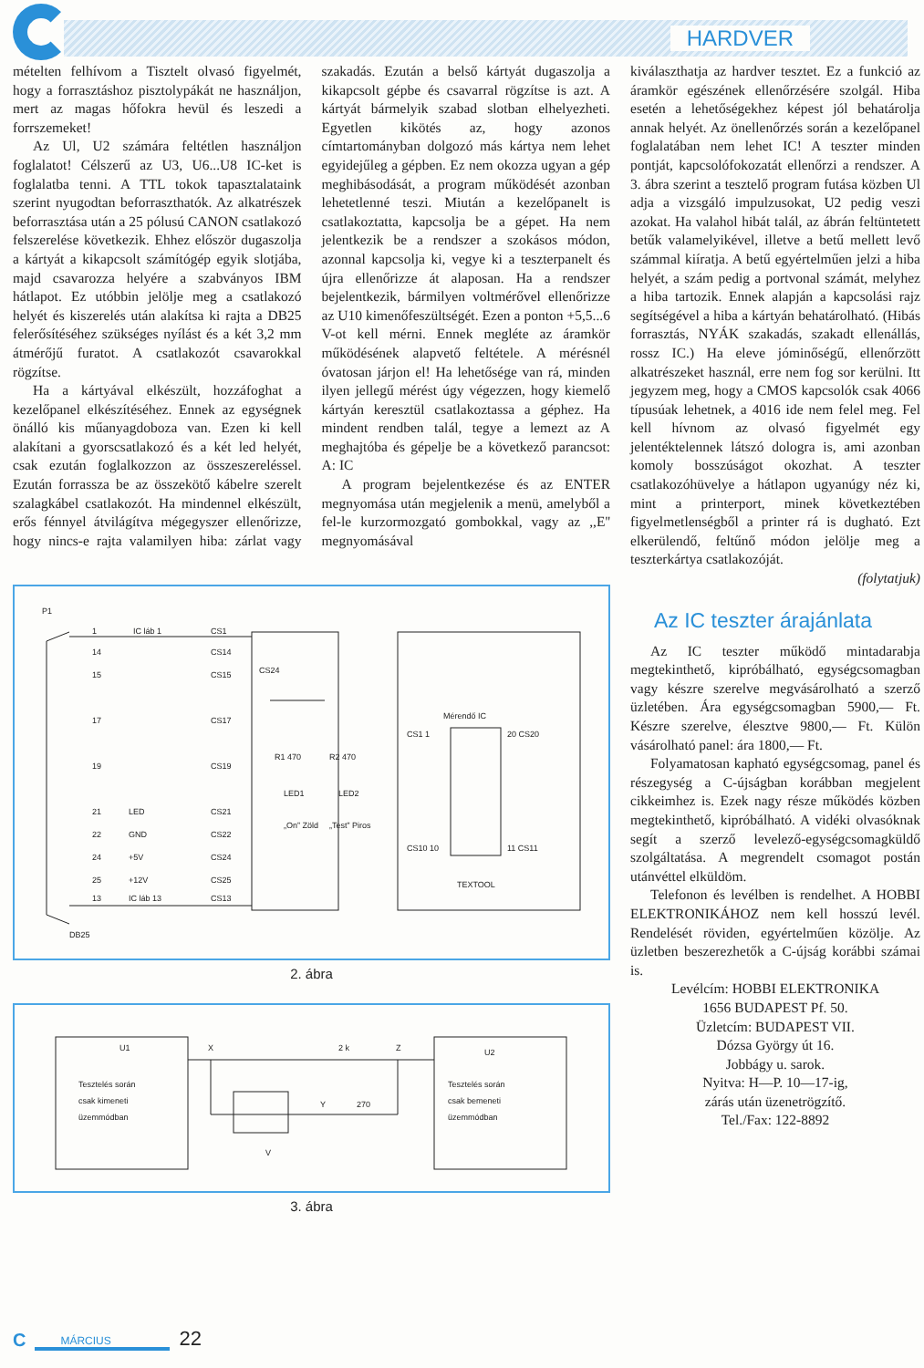HARDVER
mételten felhívom a Tisztelt olvasó figyelmét, hogy a forrasztáshoz pisztolypákát ne használjon, mert az magas hőfokra hevül és leszedi a forrszemeket!
Az Ul, U2 számára feltétlen használjon foglalatot! Célszerű az U3, U6...U8 IC-ket is foglalatba tenni. A TTL tokok tapasztalataink szerint nyugodtan beforraszthatók. Az alkatrészek beforrasztása után a 25 pólusú CANON csatlakozó felszerelése következik. Ehhez először dugaszolja a kártyát a kikapcsolt számítógép egyik slotjába, majd csavarozza helyére a szabványos IBM hátlapot. Ez utóbbin jelölje meg a csatlakozó helyét és kiszerelés után alakítsa ki rajta a DB25 felerősítéséhez szükséges nyílást és a két 3,2 mm átmérőjű furatot. A csatlakozót csavarokkal rögzítse.
Ha a kártyával elkészült, hozzáfoghat a kezelőpanel elkészítéséhez. Ennek az egységnek önálló kis műanyagdoboza van. Ezen ki kell alakítani a gyorscsatlakozó és a két led helyét, csak ezután foglalkozzon az összeszereléssel. Ezután forrassza be az összekötő kábelre szerelt szalagkábel csatlakozót. Ha mindennel elkészült, erős fénnyel átvilágítva mégegyszer ellenőrizze, hogy nincs-e rajta valamilyen hiba: zárlat vagy szakadás. Ezután a belső kártyát dugaszolja a kikapcsolt gépbe és csavarral rögzítse is azt. A kártyát bármelyik szabad slotban elhelyezheti. Egyetlen kikötés az, hogy azonos címtartományban dolgozó más kártya nem lehet egyidejűleg a gépben. Ez nem okozza ugyan a gép meghibásodását, a program működését azonban lehetetlenné teszi. Miután a kezelőpanelt is csatlakoztatta, kapcsolja be a gépet. Ha nem jelentkezik be a rendszer a szokásos módon, azonnal kapcsolja ki, vegye ki a teszterpanelt és újra ellenőrizze át alaposan. Ha a rendszer bejelentkezik, bármilyen voltmérővel ellenőrizze az U10 kimenőfeszültségét. Ezen a ponton +5,5...6 V-ot kell mérni. Ennek megléte az áramkör működésének alapvető feltétele. A mérésnél óvatosan járjon el! Ha lehetősége van rá, minden ilyen jellegű mérést úgy végezzen, hogy kiemelő kártyán keresztül csatlakoztassa a géphez. Ha mindent rendben talál, tegye a lemezt az A meghajtóba és gépelje be a következő parancsot: A: IC
A program bejelentkezése és az ENTER megnyomása után megjelenik a menü, amelyből a fel-le kurzormozgató gombokkal, vagy az ,,E'' megnyomásával
P1
1
IC láb 1
CS1
14
CS14
15
CS15
17
CS17
19
CS19
21
LED
CS21
22
GND
CS22
24
+5V
CS24
25
+12V
CS25
13
IC láb 13
CS13
DB25
CS24
R1 470
R2 470
LED1
LED2
„On” Zöld
„Test” Piros
Mérendő IC
CS1 1
20 CS20
CS10 10
11 CS11
TEXTOOL
2. ábra
U1
Tesztelés során
csak kimeneti
üzemmódban
X
2 k
Z
Y
270
V
U2
Tesztelés során
csak bemeneti
üzemmódban
3. ábra
kiválaszthatja az hardver tesztet. Ez a funkció az áramkör egészének ellenőrzésére szolgál. Hiba esetén a lehetőségekhez képest jól behatárolja annak helyét. Az önellenőrzés során a kezelőpanel foglalatában nem lehet IC! A teszter minden pontját, kapcsolófokozatát ellenőrzi a rendszer. A 3. ábra szerint a tesztelő program futása közben Ul adja a vizsgáló impulzusokat, U2 pedig veszi azokat. Ha valahol hibát talál, az ábrán feltüntetett betűk valamelyikével, illetve a betű mellett levő számmal kiíratja. A betű egyértelműen jelzi a hiba helyét, a szám pedig a portvonal számát, melyhez a hiba tartozik. Ennek alapján a kapcsolási rajz segítségével a hiba a kártyán behatárolható. (Hibás forrasztás, NYÁK szakadás, szakadt ellenállás, rossz IC.) Ha eleve jóminőségű, ellenőrzött alkatrészeket használ, erre nem fog sor kerülni. Itt jegyzem meg, hogy a CMOS kapcsolók csak 4066 típusúak lehetnek, a 4016 ide nem felel meg. Fel kell hívnom az olvasó figyelmét egy jelentéktelennek látszó dologra is, ami azonban komoly bosszúságot okozhat. A teszter csatlakozóhüvelye a hátlapon ugyanúgy néz ki, mint a printerport, minek következtében figyelmetlenségből a printer rá is dugható. Ezt elkerülendő, feltűnő módon jelölje meg a teszterkártya csatlakozóját.
(folytatjuk)
Az IC teszter árajánlata
Az IC teszter működő mintadarabja megtekinthető, kipróbálható, egységcsomagban vagy készre szerelve megvásárolható a szerző üzletében. Ára egységcsomagban 5900,— Ft. Készre szerelve, élesztve 9800,— Ft. Külön vásárolható panel: ára 1800,— Ft.
Folyamatosan kapható egységcsomag, panel és részegység a C-újságban korábban megjelent cikkeimhez is. Ezek nagy része működés közben megtekinthető, kipróbálható. A vidéki olvasóknak segít a szerző levelező-egységcsomagküldő szolgáltatása. A megrendelt csomagot postán utánvéttel elküldöm.
Telefonon és levélben is rendelhet. A HOBBI ELEKTRONIKÁHOZ nem kell hosszú levél. Rendelését röviden, egyértelműen közölje. Az üzletben beszerezhetők a C-újság korábbi számai is.
Levélcím: HOBBI ELEKTRONIKA
1656 BUDAPEST Pf. 50.
Üzletcím: BUDAPEST VII.
Dózsa György út 16.
Jobbágy u. sarok.
Nyitva: H—P. 10—17-ig,
zárás után üzenetrögzítő.
Tel./Fax: 122-8892
C MÁRCIUS 22